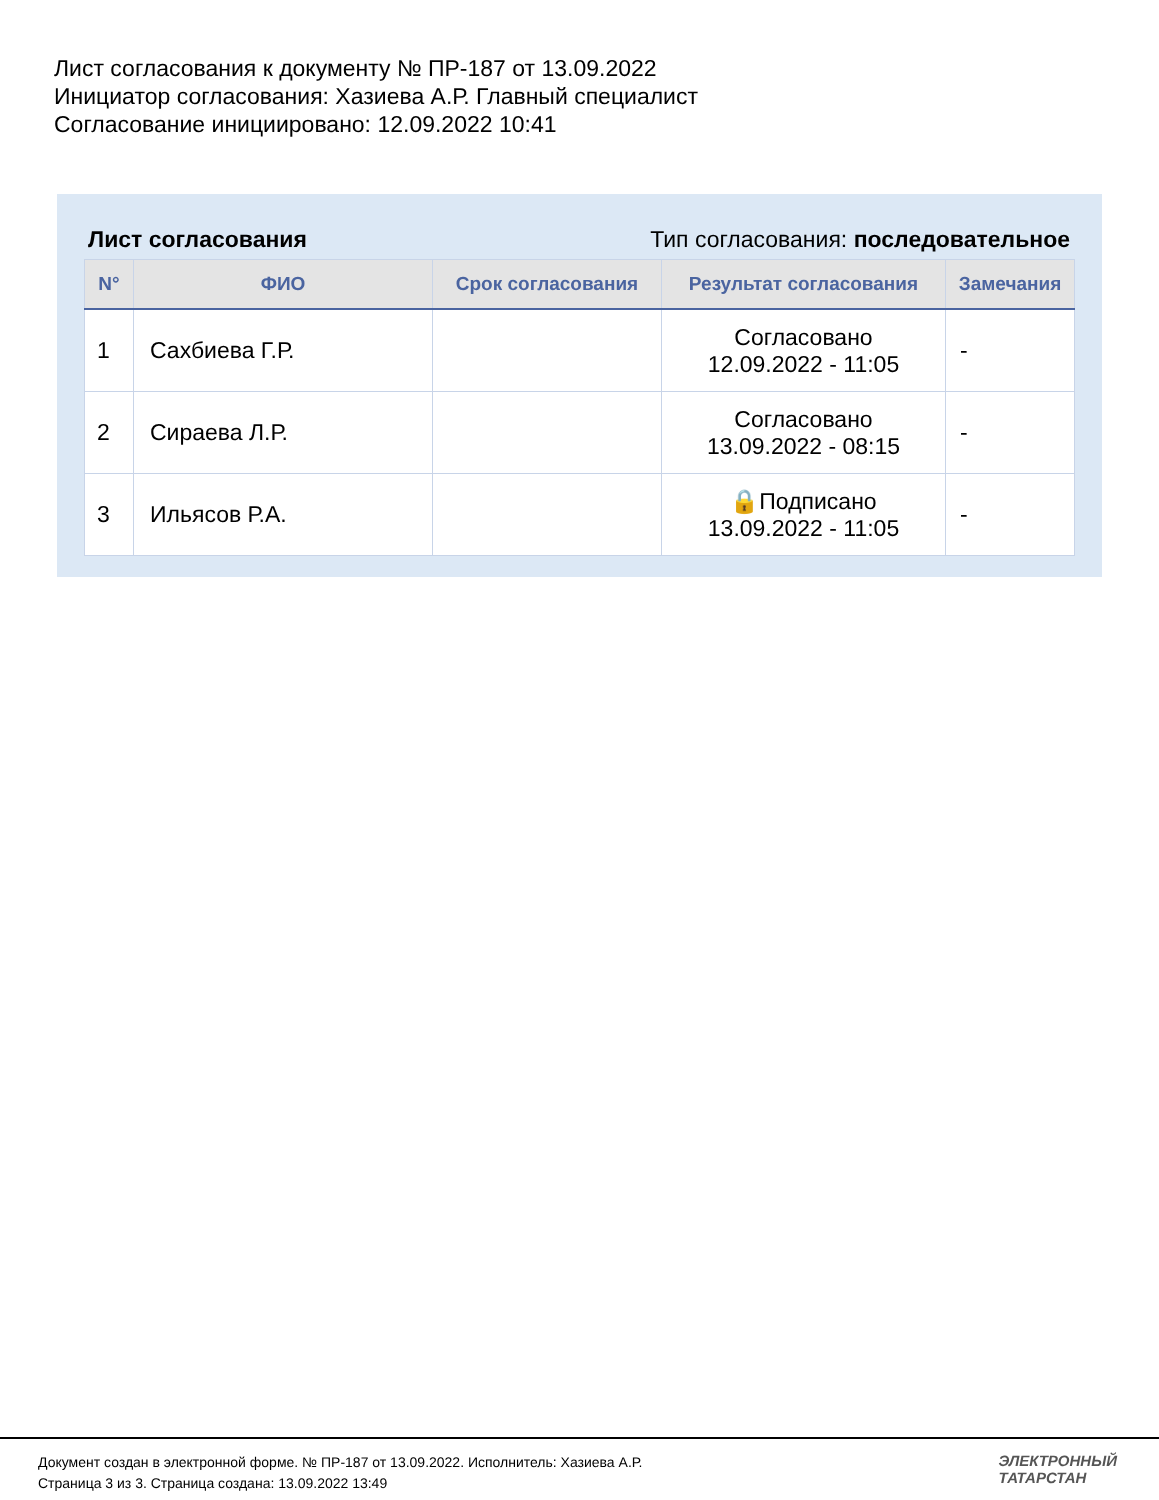Лист согласования к документу № ПР-187 от 13.09.2022
Инициатор согласования: Хазиева А.Р. Главный специалист
Согласование инициировано: 12.09.2022 10:41
Лист согласования Тип согласования: последовательное
| N° | ФИО | Срок согласования | Результат согласования | Замечания |
| --- | --- | --- | --- | --- |
| 1 | Сахбиева Г.Р. | | Согласовано 12.09.2022 - 11:05 | - |
| 2 | Сираева Л.Р. | | Согласовано 13.09.2022 - 08:15 | - |
| 3 | Ильясов Р.А. | | 🔒Подписано 13.09.2022 - 11:05 | - |
Документ создан в электронной форме. № ПР-187 от 13.09.2022. Исполнитель: Хазиева А.Р.
Страница 3 из 3. Страница создана: 13.09.2022 13:49
ЭЛЕКТРОННЫЙ
ТАТАРСТАН